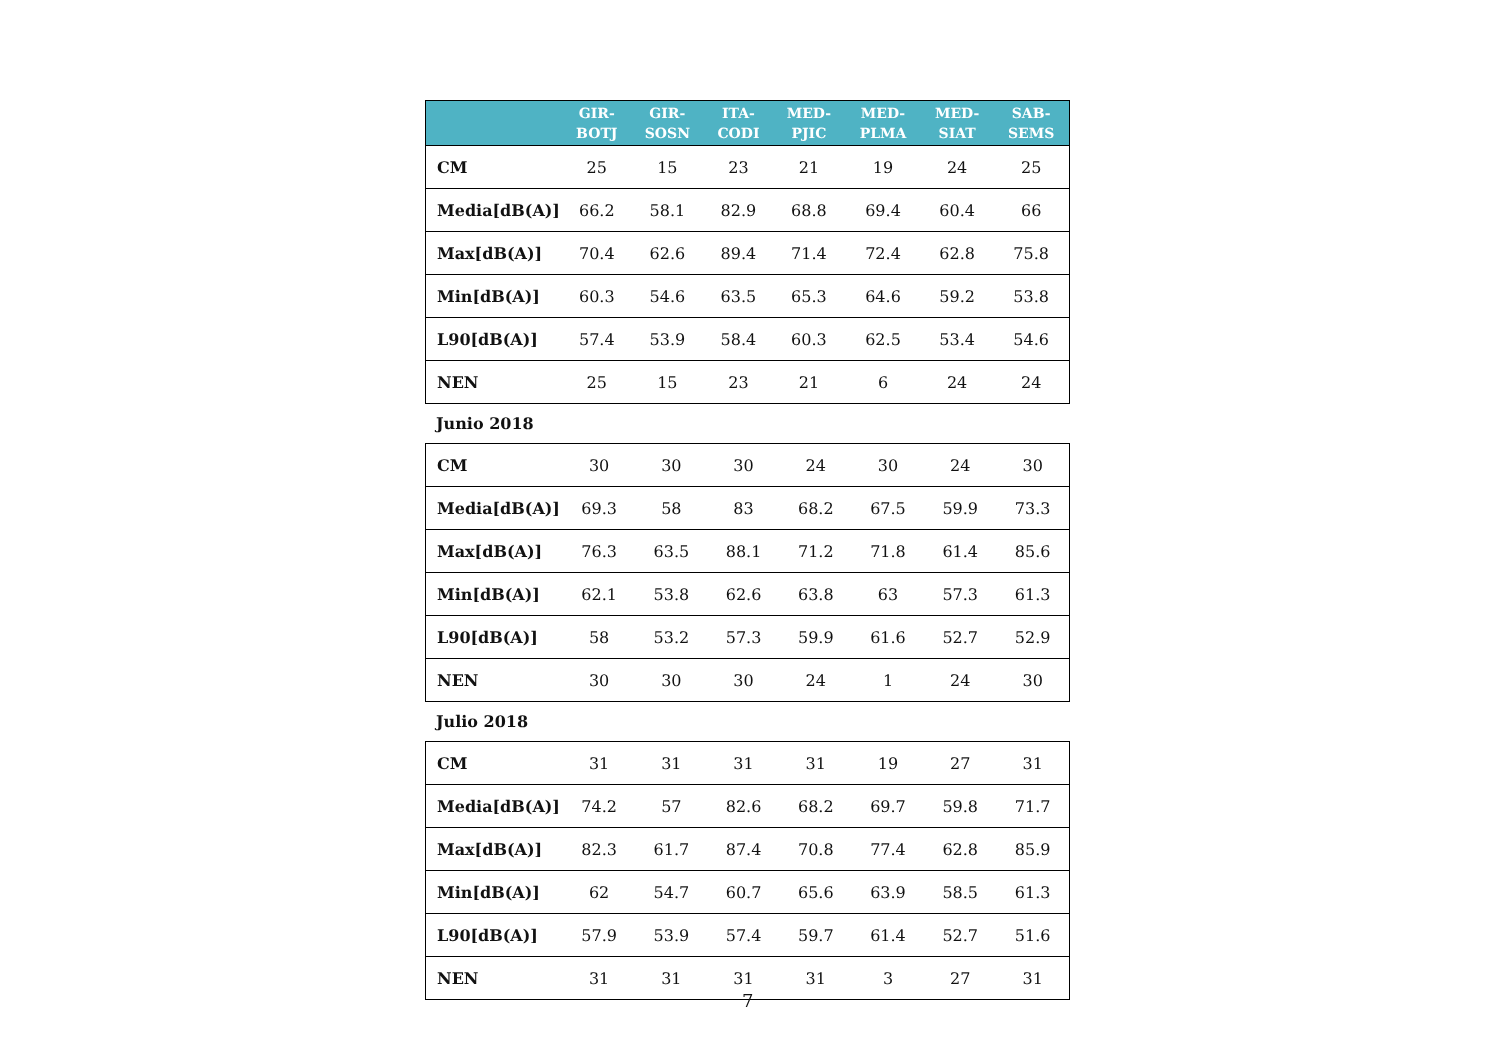| | GIR- BOTJ | GIR- SOSN | ITA- CODI | MED- PJIC | MED- PLMA | MED- SIAT | SAB- SEMS |
| --- | --- | --- | --- | --- | --- | --- | --- |
| CM | 25 | 15 | 23 | 21 | 19 | 24 | 25 |
| Media[dB(A)] | 66.2 | 58.1 | 82.9 | 68.8 | 69.4 | 60.4 | 66 |
| Max[dB(A)] | 70.4 | 62.6 | 89.4 | 71.4 | 72.4 | 62.8 | 75.8 |
| Min[dB(A)] | 60.3 | 54.6 | 63.5 | 65.3 | 64.6 | 59.2 | 53.8 |
| L90[dB(A)] | 57.4 | 53.9 | 58.4 | 60.3 | 62.5 | 53.4 | 54.6 |
| NEN | 25 | 15 | 23 | 21 | 6 | 24 | 24 |
Junio 2018
| CM | 30 | 30 | 30 | 24 | 30 | 24 | 30 |
| Media[dB(A)] | 69.3 | 58 | 83 | 68.2 | 67.5 | 59.9 | 73.3 |
| Max[dB(A)] | 76.3 | 63.5 | 88.1 | 71.2 | 71.8 | 61.4 | 85.6 |
| Min[dB(A)] | 62.1 | 53.8 | 62.6 | 63.8 | 63 | 57.3 | 61.3 |
| L90[dB(A)] | 58 | 53.2 | 57.3 | 59.9 | 61.6 | 52.7 | 52.9 |
| NEN | 30 | 30 | 30 | 24 | 1 | 24 | 30 |
Julio 2018
| CM | 31 | 31 | 31 | 31 | 19 | 27 | 31 |
| Media[dB(A)] | 74.2 | 57 | 82.6 | 68.2 | 69.7 | 59.8 | 71.7 |
| Max[dB(A)] | 82.3 | 61.7 | 87.4 | 70.8 | 77.4 | 62.8 | 85.9 |
| Min[dB(A)] | 62 | 54.7 | 60.7 | 65.6 | 63.9 | 58.5 | 61.3 |
| L90[dB(A)] | 57.9 | 53.9 | 57.4 | 59.7 | 61.4 | 52.7 | 51.6 |
| NEN | 31 | 31 | 31 | 31 | 3 | 27 | 31 |
7